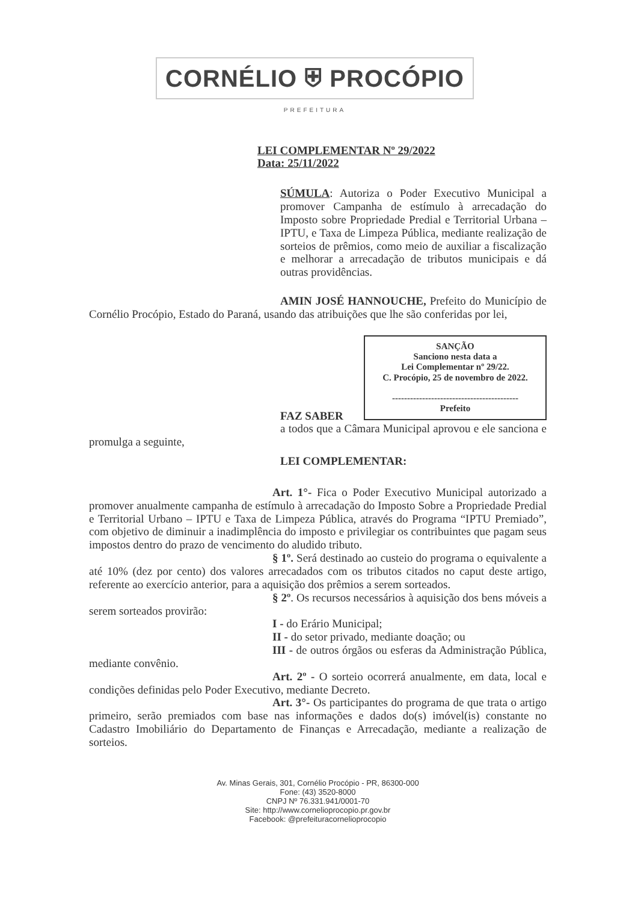CORNÉLIO ⛨ PROCÓPIO
PREFEITURA
LEI COMPLEMENTAR Nº 29/2022
Data: 25/11/2022
SÚMULA: Autoriza o Poder Executivo Municipal a promover Campanha de estímulo à arrecadação do Imposto sobre Propriedade Predial e Territorial Urbana – IPTU, e Taxa de Limpeza Pública, mediante realização de sorteios de prêmios, como meio de auxiliar a fiscalização e melhorar a arrecadação de tributos municipais e dá outras providências.
AMIN JOSÉ HANNOUCHE, Prefeito do Município de Cornélio Procópio, Estado do Paraná, usando das atribuições que lhe são conferidas por lei,
SANÇÃO
Sanciono nesta data a
Lei Complementar nº 29/22.
C. Procópio, 25 de novembro de 2022.
------------------------------------------
Prefeito
FAZ SABER
a todos que a Câmara Municipal aprovou e ele sanciona e promulga a seguinte,
LEI COMPLEMENTAR:
Art. 1°- Fica o Poder Executivo Municipal autorizado a promover anualmente campanha de estímulo à arrecadação do Imposto Sobre a Propriedade Predial e Territorial Urbano – IPTU e Taxa de Limpeza Pública, através do Programa “IPTU Premiado”, com objetivo de diminuir a inadimplência do imposto e privilegiar os contribuintes que pagam seus impostos dentro do prazo de vencimento do aludido tributo.
§ 1º. Será destinado ao custeio do programa o equivalente a até 10% (dez por cento) dos valores arrecadados com os tributos citados no caput deste artigo, referente ao exercício anterior, para a aquisição dos prêmios a serem sorteados.
§ 2º. Os recursos necessários à aquisição dos bens móveis a serem sorteados provirão:
I - do Erário Municipal;
II - do setor privado, mediante doação; ou
III - de outros órgãos ou esferas da Administração Pública, mediante convênio.
Art. 2º - O sorteio ocorrerá anualmente, em data, local e condições definidas pelo Poder Executivo, mediante Decreto.
Art. 3°- Os participantes do programa de que trata o artigo primeiro, serão premiados com base nas informações e dados do(s) imóvel(is) constante no Cadastro Imobiliário do Departamento de Finanças e Arrecadação, mediante a realização de sorteios.
Av. Minas Gerais, 301, Cornélio Procópio - PR, 86300-000
Fone: (43) 3520-8000
CNPJ Nº 76.331.941/0001-70
Site: http://www.cornelioprocopio.pr.gov.br
Facebook: @prefeituracornelioprocopio